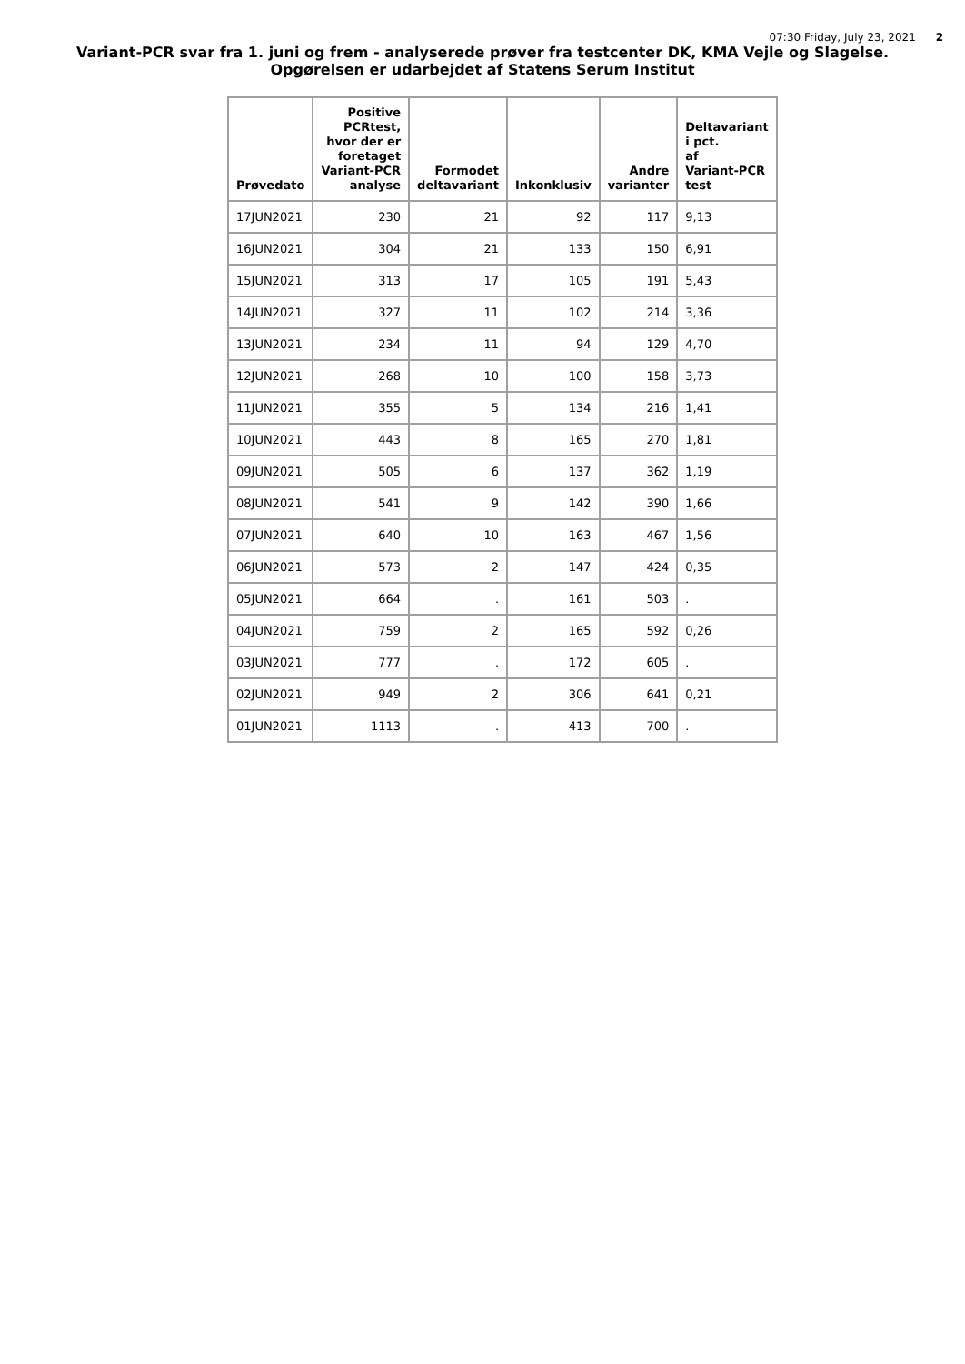07:30 Friday, July 23, 2021 2
Variant-PCR svar fra 1. juni og frem - analyserede prøver fra testcenter DK, KMA Vejle og Slagelse.
Opgørelsen er udarbejdet af Statens Serum Institut
| Prøvedato | Positive PCRtest, hvor der er foretaget Variant-PCR analyse | Formodet deltavariant | Inkonklusiv | Andre varianter | Deltavariant i pct. af Variant-PCR test |
| --- | --- | --- | --- | --- | --- |
| 17JUN2021 | 230 | 21 | 92 | 117 | 9,13 |
| 16JUN2021 | 304 | 21 | 133 | 150 | 6,91 |
| 15JUN2021 | 313 | 17 | 105 | 191 | 5,43 |
| 14JUN2021 | 327 | 11 | 102 | 214 | 3,36 |
| 13JUN2021 | 234 | 11 | 94 | 129 | 4,70 |
| 12JUN2021 | 268 | 10 | 100 | 158 | 3,73 |
| 11JUN2021 | 355 | 5 | 134 | 216 | 1,41 |
| 10JUN2021 | 443 | 8 | 165 | 270 | 1,81 |
| 09JUN2021 | 505 | 6 | 137 | 362 | 1,19 |
| 08JUN2021 | 541 | 9 | 142 | 390 | 1,66 |
| 07JUN2021 | 640 | 10 | 163 | 467 | 1,56 |
| 06JUN2021 | 573 | 2 | 147 | 424 | 0,35 |
| 05JUN2021 | 664 | . | 161 | 503 | . |
| 04JUN2021 | 759 | 2 | 165 | 592 | 0,26 |
| 03JUN2021 | 777 | . | 172 | 605 | . |
| 02JUN2021 | 949 | 2 | 306 | 641 | 0,21 |
| 01JUN2021 | 1113 | . | 413 | 700 | . |